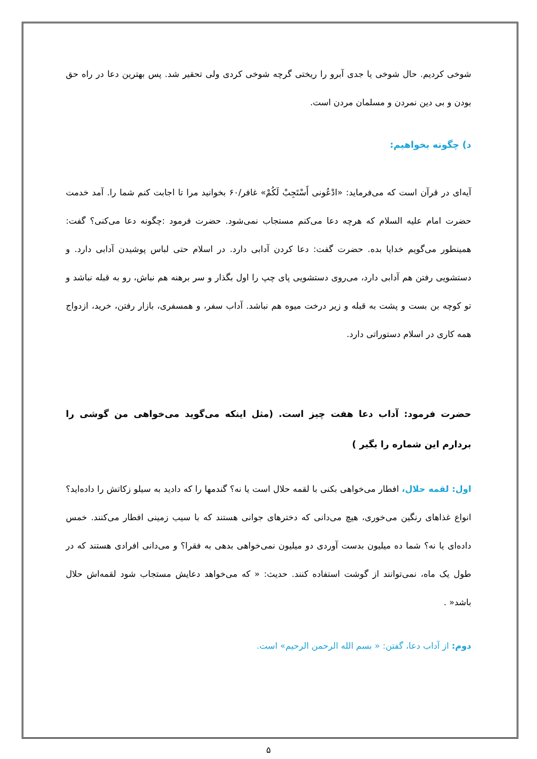شوخی کردیم. حال شوخی یا جدی آبرو را ریختی گرچه شوخی کردی ولی تحقیر شد. پس بهترین دعا در راه حق بودن و بی دین نمردن و مسلمان مردن است.
د) چگونه بخواهیم:
آیه‌ای در قرآن است که می‌فرماید: «ادْعُونی أَسْتَجِبْ لَكُمْ» غافر/۶۰ بخوانید مرا تا اجابت کنم شما را. آمد خدمت حضرت امام علیه السلام که هرچه دعا می‌کنم مستجاب نمی‌شود. حضرت فرمود :چگونه دعا می‌کنی؟ گفت: همینطور می‌گویم خدایا بده. حضرت گفت: دعا کردن آدابی دارد. در اسلام حتی لباس پوشیدن آدابی دارد. و دستشویی رفتن هم آدابی دارد، می‌روی دستشویی پای چپ را اول بگذار و سر برهنه هم نباش، رو به قبله نباشد و تو کوچه بن بست و پشت به قبله و زیر درخت میوه هم نباشد. آداب سفر، و همسفری، بازار رفتن، خرید، ازدواج همه کاری در اسلام دستوراتی دارد.
حضرت فرمود: آداب دعا هفت چیز است. (مثل اینکه می‌گوید می‌خواهی من گوشی را بردارم این شماره را بگیر )
اول: لقمه حلال، افطار می‌خواهی بکنی با لقمه حلال است یا نه؟ گندمها را که دادید به سیلو زکاتش را داده‌اید؟ انواع غذاهای رنگین می‌خوری، هیچ می‌دانی که دخترهای جوانی هستند که با سیب زمینی افطار می‌کنند. خمس داده‌ای یا نه؟ شما ده میلیون بدست آوردی دو میلیون نمی‌خواهی بدهی به فقرا؟ و می‌دانی افرادی هستند که در طول یک ماه، نمی‌توانند از گوشت استفاده کنند. حدیث: « که می‌خواهد دعایش مستجاب شود لقمه‌اش حلال باشد« .
دوم: از آداب دعا، گفتن: « بسم الله الرحمن الرحیم» است.
۵